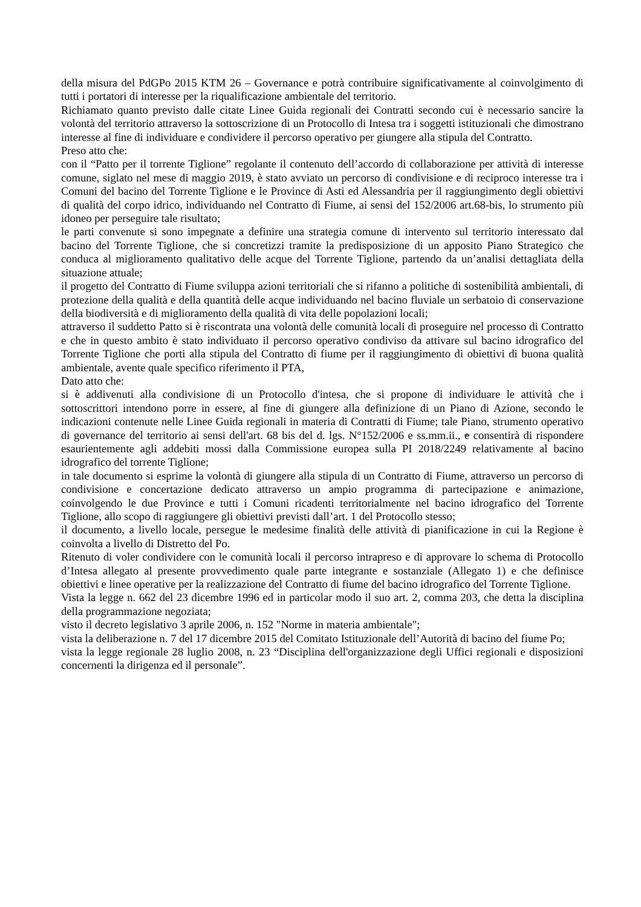della misura del PdGPo 2015 KTM 26 – Governance e potrà contribuire significativamente al coinvolgimento di tutti i portatori di interesse per la riqualificazione ambientale del territorio.
Richiamato quanto previsto dalle citate Linee Guida regionali dei Contratti secondo cui è necessario sancire la volontà del territorio attraverso la sottoscrizione di un Protocollo di Intesa tra i soggetti istituzionali che dimostrano interesse al fine di individuare e condividere il percorso operativo per giungere alla stipula del Contratto.
Preso atto che:
con il “Patto per il torrente Tiglione” regolante il contenuto dell’accordo di collaborazione per attività di interesse comune, siglato nel mese di maggio 2019, è stato avviato un percorso di condivisione e di reciproco interesse tra i Comuni del bacino del Torrente Tiglione e le Province di Asti ed Alessandria per il raggiungimento degli obiettivi di qualità del corpo idrico, individuando nel Contratto di Fiume, ai sensi del 152/2006 art.68-bis, lo strumento più idoneo per perseguire tale risultato;
le parti convenute si sono impegnate a definire una strategia comune di intervento sul territorio interessato dal bacino del Torrente Tiglione, che si concretizzi tramite la predisposizione di un apposito Piano Strategico che conduca al miglioramento qualitativo delle acque del Torrente Tiglione, partendo da un’analisi dettagliata della situazione attuale;
il progetto del Contratto di Fiume sviluppa azioni territoriali che si rifanno a politiche di sostenibilità ambientali, di protezione della qualità e della quantità delle acque individuando nel bacino fluviale un serbatoio di conservazione della biodiversità e di miglioramento della qualità di vita delle popolazioni locali;
attraverso il suddetto Patto si è riscontrata una volontà delle comunità locali di proseguire nel processo di Contratto e che in questo ambito è stato individuato il percorso operativo condiviso da attivare sul bacino idrografico del Torrente Tiglione che porti alla stipula del Contratto di fiume per il raggiungimento di obiettivi di buona qualità ambientale, avente quale specifico riferimento il PTA,
Dato atto che:
si è addivenuti alla condivisione di un Protocollo d'intesa, che si propone di individuare le attività che i sottoscrittori intendono porre in essere, al fine di giungere alla definizione di un Piano di Azione, secondo le indicazioni contenute nelle Linee Guida regionali in materia di Contratti di Fiume; tale Piano, strumento operativo di governance del territorio ai sensi dell'art. 68 bis del d. lgs. N°152/2006 e ss.mm.ii., e consentirà di rispondere esaurientemente agli addebiti mossi dalla Commissione europea sulla PI 2018/2249 relativamente al bacino idrografico del torrente Tiglione;
in tale documento si esprime la volontà di giungere alla stipula di un Contratto di Fiume, attraverso un percorso di condivisione e concertazione dedicato attraverso un ampio programma di partecipazione e animazione, coinvolgendo le due Province e tutti i Comuni ricadenti territorialmente nel bacino idrografico del Torrente Tiglione, allo scopo di raggiungere gli obiettivi previsti dall’art. 1 del Protocollo stesso;
il documento, a livello locale, persegue le medesime finalità delle attività di pianificazione in cui la Regione è coinvolta a livello di Distretto del Po.
Ritenuto di voler condividere con le comunità locali il percorso intrapreso e di approvare lo schema di Protocollo d’Intesa allegato al presente provvedimento quale parte integrante e sostanziale (Allegato 1) e che definisce obiettivi e linee operative per la realizzazione del Contratto di fiume del bacino idrografico del Torrente Tiglione.
Vista la legge n. 662 del 23 dicembre 1996 ed in particolar modo il suo art. 2, comma 203, che detta la disciplina della programmazione negoziata;
visto il decreto legislativo 3 aprile 2006, n. 152 "Norme in materia ambientale";
vista la deliberazione n. 7 del 17 dicembre 2015 del Comitato Istituzionale dell’Autorità di bacino del fiume Po;
vista la legge regionale 28 luglio 2008, n. 23 “Disciplina dell'organizzazione degli Uffici regionali e disposizioni concernenti la dirigenza ed il personale”.